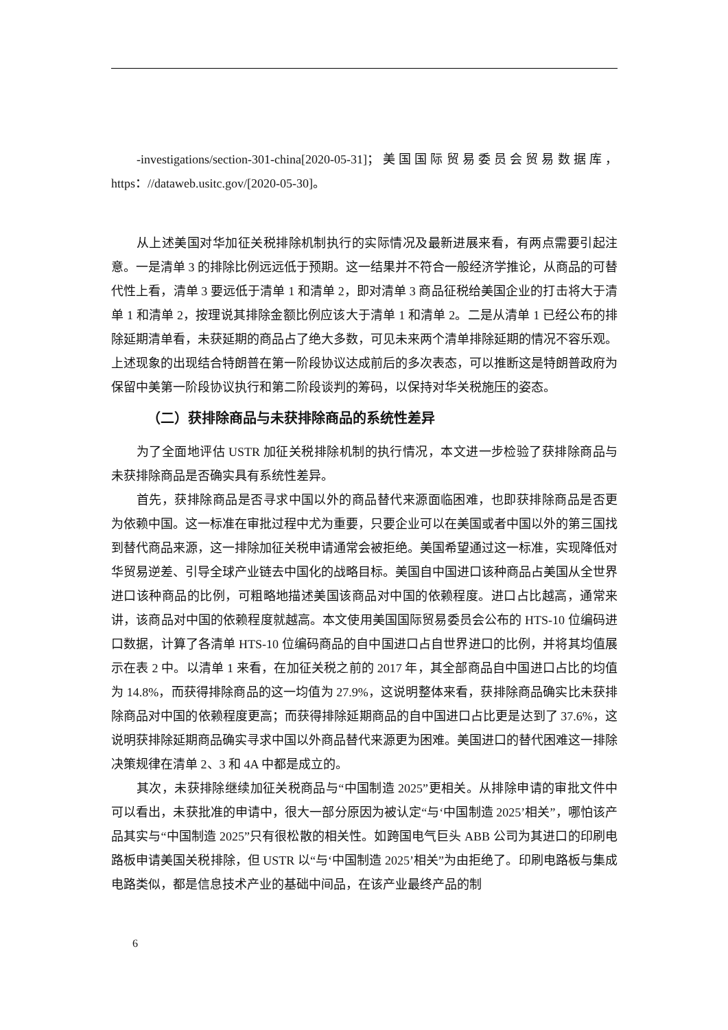-investigations/section-301-china[2020-05-31]；美国国际贸易委员会贸易数据库，https：//dataweb.usitc.gov/[2020-05-30]。
从上述美国对华加征关税排除机制执行的实际情况及最新进展来看，有两点需要引起注意。一是清单 3 的排除比例远远低于预期。这一结果并不符合一般经济学推论，从商品的可替代性上看，清单 3 要远低于清单 1 和清单 2，即对清单 3 商品征税给美国企业的打击将大于清单 1 和清单 2，按理说其排除金额比例应该大于清单 1 和清单 2。二是从清单 1 已经公布的排除延期清单看，未获延期的商品占了绝大多数，可见未来两个清单排除延期的情况不容乐观。上述现象的出现结合特朗普在第一阶段协议达成前后的多次表态，可以推断这是特朗普政府为保留中美第一阶段协议执行和第二阶段谈判的筹码，以保持对华关税施压的姿态。
（二）获排除商品与未获排除商品的系统性差异
为了全面地评估 USTR 加征关税排除机制的执行情况，本文进一步检验了获排除商品与未获排除商品是否确实具有系统性差异。
首先，获排除商品是否寻求中国以外的商品替代来源面临困难，也即获排除商品是否更为依赖中国。这一标准在审批过程中尤为重要，只要企业可以在美国或者中国以外的第三国找到替代商品来源，这一排除加征关税申请通常会被拒绝。美国希望通过这一标准，实现降低对华贸易逆差、引导全球产业链去中国化的战略目标。美国自中国进口该种商品占美国从全世界进口该种商品的比例，可粗略地描述美国该商品对中国的依赖程度。进口占比越高，通常来讲，该商品对中国的依赖程度就越高。本文使用美国国际贸易委员会公布的 HTS-10 位编码进口数据，计算了各清单 HTS-10 位编码商品的自中国进口占自世界进口的比例，并将其均值展示在表 2 中。以清单 1 来看，在加征关税之前的 2017 年，其全部商品自中国进口占比的均值为 14.8%，而获得排除商品的这一均值为 27.9%，这说明整体来看，获排除商品确实比未获排除商品对中国的依赖程度更高；而获得排除延期商品的自中国进口占比更是达到了 37.6%，这说明获排除延期商品确实寻求中国以外商品替代来源更为困难。美国进口的替代困难这一排除决策规律在清单 2、3 和 4A 中都是成立的。
其次，未获排除继续加征关税商品与“中国制造 2025”更相关。从排除申请的审批文件中可以看出，未获批准的申请中，很大一部分原因为被认定“与‘中国制造 2025’相关”，哪怕该产品其实与“中国制造 2025”只有很松散的相关性。如跨国电气巨头 ABB 公司为其进口的印刷电路板申请美国关税排除，但 USTR 以“与‘中国制造 2025’相关”为由拒绝了。印刷电路板与集成电路类似，都是信息技术产业的基础中间品，在该产业最终产品的制
6